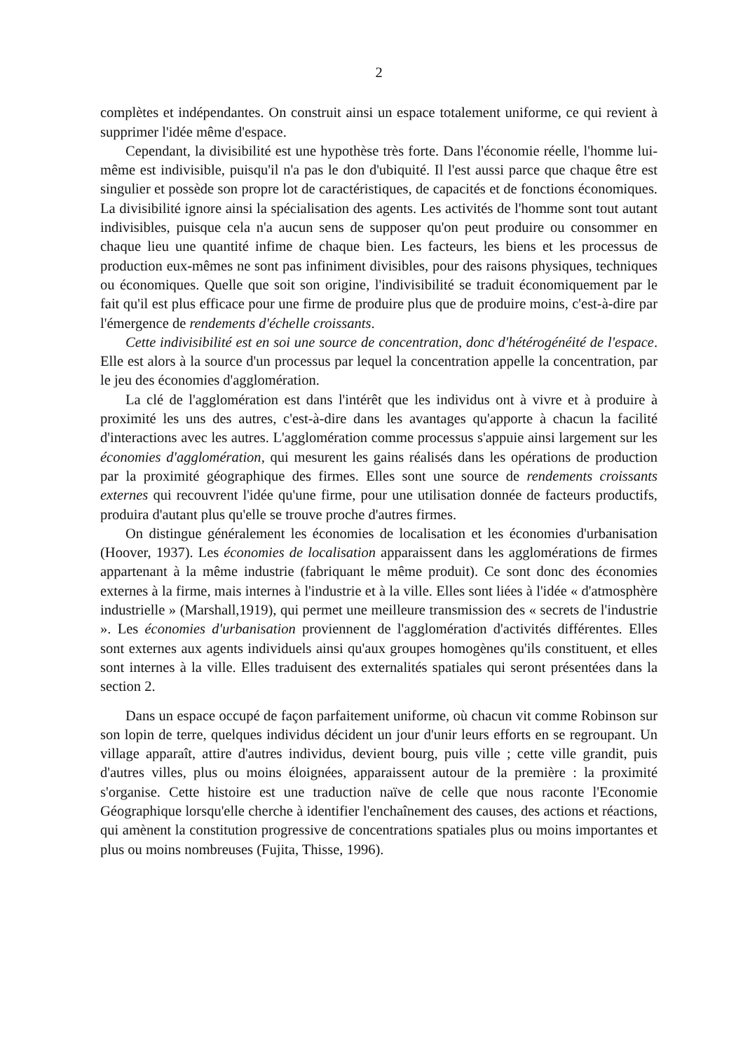2
complètes et indépendantes. On construit ainsi un espace totalement uniforme, ce qui revient à supprimer l'idée même d'espace.
Cependant, la divisibilité est une hypothèse très forte. Dans l'économie réelle, l'homme lui-même est indivisible, puisqu'il n'a pas le don d'ubiquité. Il l'est aussi parce que chaque être est singulier et possède son propre lot de caractéristiques, de capacités et de fonctions économiques. La divisibilité ignore ainsi la spécialisation des agents. Les activités de l'homme sont tout autant indivisibles, puisque cela n'a aucun sens de supposer qu'on peut produire ou consommer en chaque lieu une quantité infime de chaque bien. Les facteurs, les biens et les processus de production eux-mêmes ne sont pas infiniment divisibles, pour des raisons physiques, techniques ou économiques. Quelle que soit son origine, l'indivisibilité se traduit économiquement par le fait qu'il est plus efficace pour une firme de produire plus que de produire moins, c'est-à-dire par l'émergence de rendements d'échelle croissants.
Cette indivisibilité est en soi une source de concentration, donc d'hétérogénéité de l'espace. Elle est alors à la source d'un processus par lequel la concentration appelle la concentration, par le jeu des économies d'agglomération.
La clé de l'agglomération est dans l'intérêt que les individus ont à vivre et à produire à proximité les uns des autres, c'est-à-dire dans les avantages qu'apporte à chacun la facilité d'interactions avec les autres. L'agglomération comme processus s'appuie ainsi largement sur les économies d'agglomération, qui mesurent les gains réalisés dans les opérations de production par la proximité géographique des firmes. Elles sont une source de rendements croissants externes qui recouvrent l'idée qu'une firme, pour une utilisation donnée de facteurs productifs, produira d'autant plus qu'elle se trouve proche d'autres firmes.
On distingue généralement les économies de localisation et les économies d'urbanisation (Hoover, 1937). Les économies de localisation apparaissent dans les agglomérations de firmes appartenant à la même industrie (fabriquant le même produit). Ce sont donc des économies externes à la firme, mais internes à l'industrie et à la ville. Elles sont liées à l'idée « d'atmosphère industrielle » (Marshall,1919), qui permet une meilleure transmission des « secrets de l'industrie ». Les économies d'urbanisation proviennent de l'agglomération d'activités différentes. Elles sont externes aux agents individuels ainsi qu'aux groupes homogènes qu'ils constituent, et elles sont internes à la ville. Elles traduisent des externalités spatiales qui seront présentées dans la section 2.
Dans un espace occupé de façon parfaitement uniforme, où chacun vit comme Robinson sur son lopin de terre, quelques individus décident un jour d'unir leurs efforts en se regroupant. Un village apparaît, attire d'autres individus, devient bourg, puis ville ; cette ville grandit, puis d'autres villes, plus ou moins éloignées, apparaissent autour de la première : la proximité s'organise. Cette histoire est une traduction naïve de celle que nous raconte l'Economie Géographique lorsqu'elle cherche à identifier l'enchaînement des causes, des actions et réactions, qui amènent la constitution progressive de concentrations spatiales plus ou moins importantes et plus ou moins nombreuses (Fujita, Thisse, 1996).